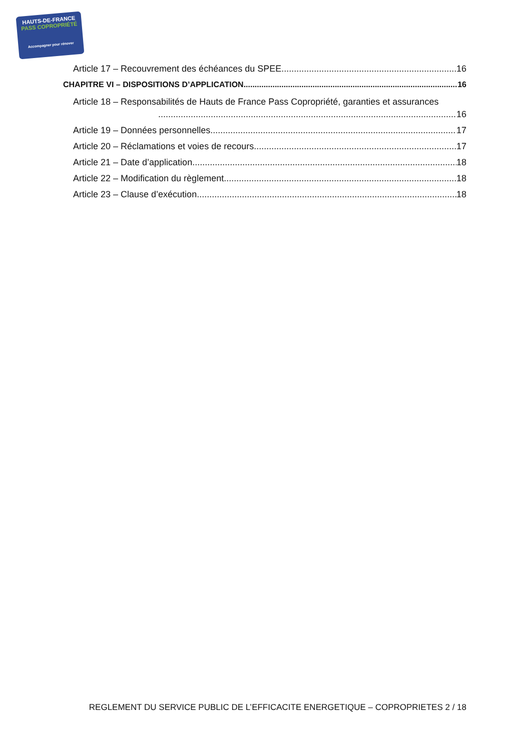HAUTS-DE-FRANCE
PASS COPROPRIÉTÉ
Accompagner pour rénover
Article 17 – Recouvrement des échéances du SPEE 16
CHAPITRE VI – DISPOSITIONS D’APPLICATION 16
Article 18 – Responsabilités de Hauts de France Pass Copropriété, garanties et assurances
16
Article 19 – Données personnelles 17
Article 20 – Réclamations et voies de recours 17
Article 21 – Date d’application 18
Article 22 – Modification du règlement 18
Article 23 – Clause d’exécution 18
REGLEMENT DU SERVICE PUBLIC DE L’EFFICACITE ENERGETIQUE – COPROPRIETES 2 / 18